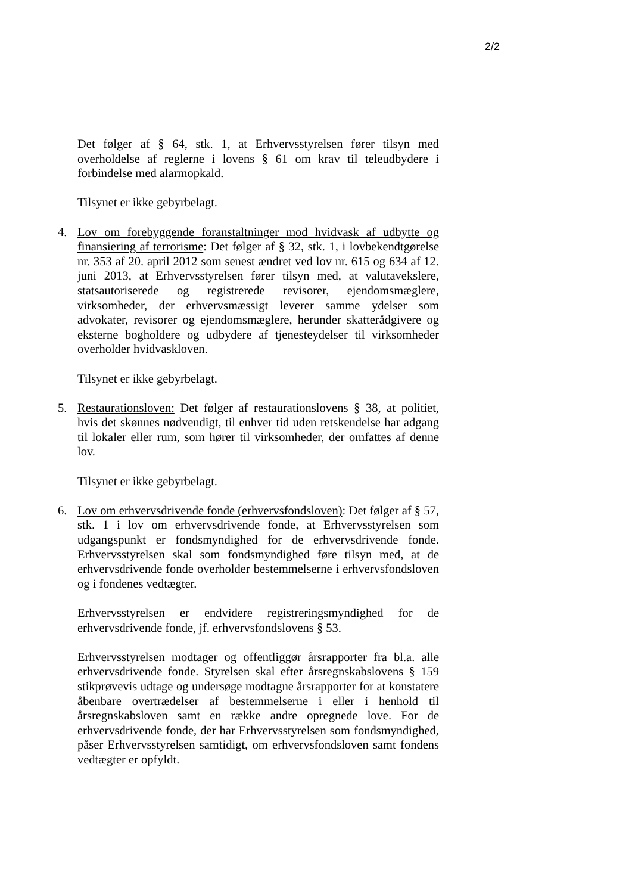2/2
Det følger af § 64, stk. 1, at Erhvervsstyrelsen fører tilsyn med overholdelse af reglerne i lovens § 61 om krav til teleudbydere i forbindelse med alarmopkald.
Tilsynet er ikke gebyrbelagt.
4. Lov om forebyggende foranstaltninger mod hvidvask af udbytte og finansiering af terrorisme: Det følger af § 32, stk. 1, i lovbekendtgørelse nr. 353 af 20. april 2012 som senest ændret ved lov nr. 615 og 634 af 12. juni 2013, at Erhvervsstyrelsen fører tilsyn med, at valutavekslere, statsautoriserede og registrerede revisorer, ejendomsmæglere, virksomheder, der erhvervsmæssigt leverer samme ydelser som advokater, revisorer og ejendomsmæglere, herunder skatterådgivere og eksterne bogholdere og udbydere af tjenesteydelser til virksomheder overholder hvidvaskloven.
Tilsynet er ikke gebyrbelagt.
5. Restaurationsloven: Det følger af restaurationslovens § 38, at politiet, hvis det skønnes nødvendigt, til enhver tid uden retskendelse har adgang til lokaler eller rum, som hører til virksomheder, der omfattes af denne lov.
Tilsynet er ikke gebyrbelagt.
6. Lov om erhvervsdrivende fonde (erhvervsfondsloven): Det følger af § 57, stk. 1 i lov om erhvervsdrivende fonde, at Erhvervsstyrelsen som udgangspunkt er fondsmyndighed for de erhvervsdrivende fonde. Erhvervsstyrelsen skal som fondsmyndighed føre tilsyn med, at de erhvervsdrivende fonde overholder bestemmelserne i erhvervsfondsloven og i fondenes vedtægter.
Erhvervsstyrelsen er endvidere registreringsmyndighed for de erhvervsdrivende fonde, jf. erhvervsfondslovens § 53.
Erhvervsstyrelsen modtager og offentliggør årsrapporter fra bl.a. alle erhvervsdrivende fonde. Styrelsen skal efter årsregnskabslovens § 159 stikprøvevis udtage og undersøge modtagne årsrapporter for at konstatere åbenbare overtrædelser af bestemmelserne i eller i henhold til årsregnskabsloven samt en række andre opregnede love. For de erhvervsdrivende fonde, der har Erhvervsstyrelsen som fondsmyndighed, påser Erhvervsstyrelsen samtidigt, om erhvervsfondsloven samt fondens vedtægter er opfyldt.